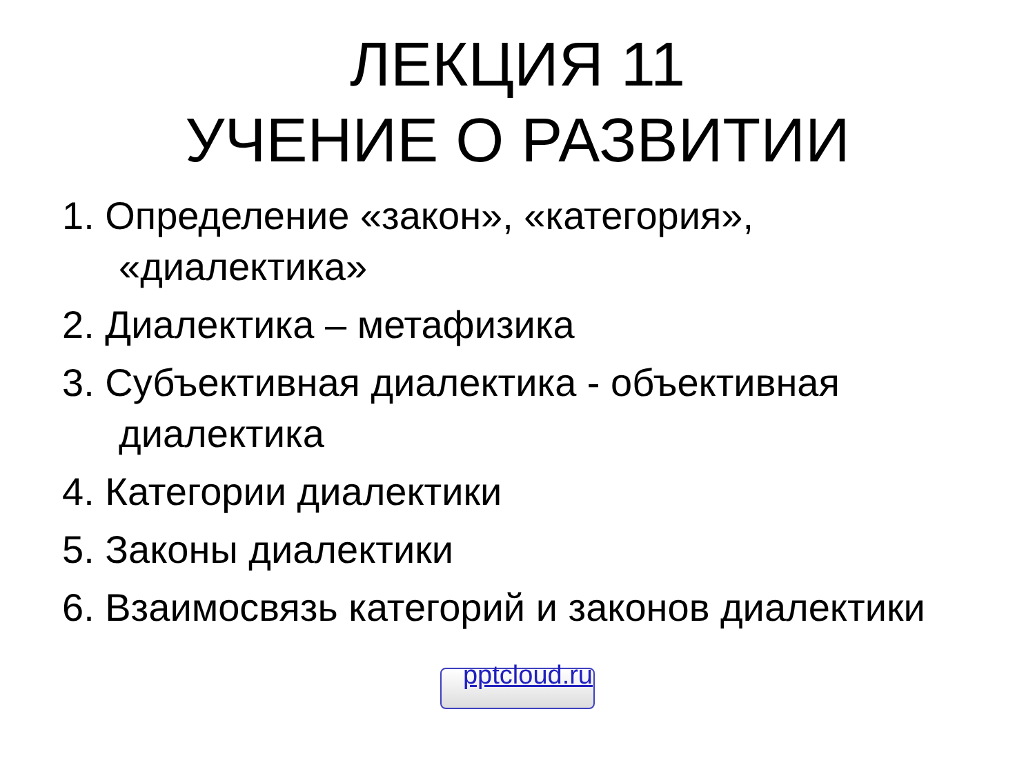ЛЕКЦИЯ 11
УЧЕНИЕ О РАЗВИТИИ
1. Определение «закон», «категория», «диалектика»
2. Диалектика – метафизика
3. Субъективная диалектика - объективная диалектика
4. Категории диалектики
5. Законы диалектики
6. Взаимосвязь категорий и законов диалектики
pptcloud.ru